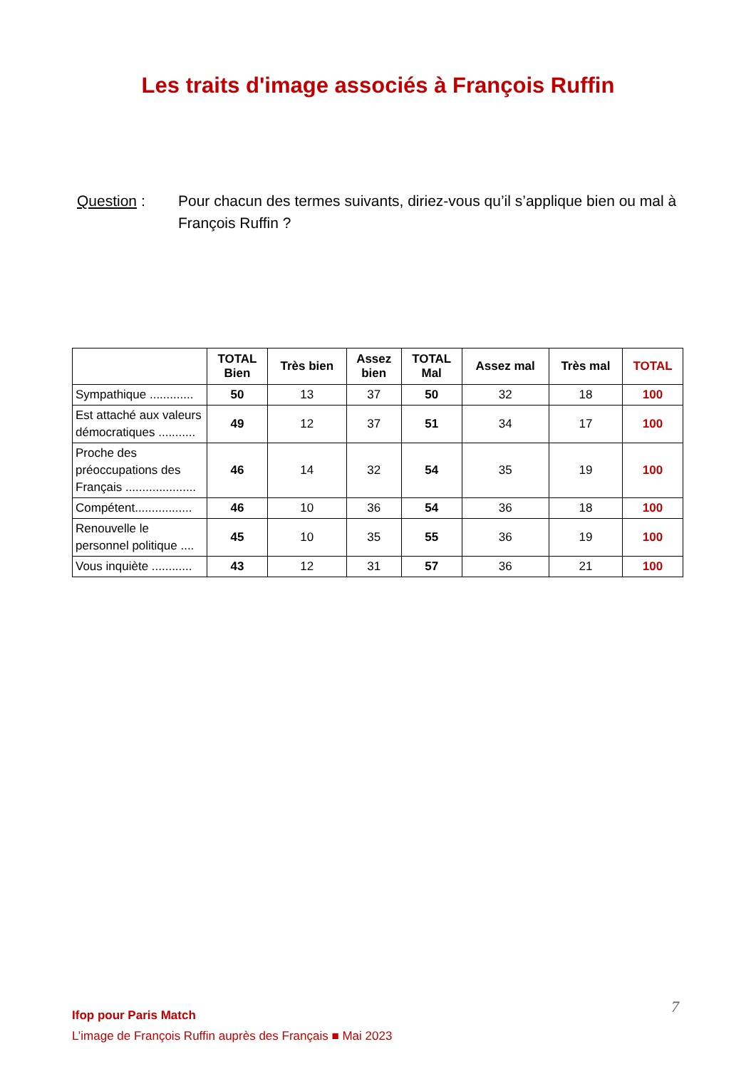Les traits d'image associés à François Ruffin
Question : Pour chacun des termes suivants, diriez-vous qu’il s’applique bien ou mal à François Ruffin ?
| | TOTAL Bien | Très bien | Assez bien | TOTAL Mal | Assez mal | Très mal | TOTAL |
| --- | --- | --- | --- | --- | --- | --- | --- |
| Sympathique ............. | 50 | 13 | 37 | 50 | 32 | 18 | 100 |
| Est attaché aux valeurs démocratiques ........... | 49 | 12 | 37 | 51 | 34 | 17 | 100 |
| Proche des préoccupations des Français ..................... | 46 | 14 | 32 | 54 | 35 | 19 | 100 |
| Compétent................. | 46 | 10 | 36 | 54 | 36 | 18 | 100 |
| Renouvelle le personnel politique .... | 45 | 10 | 35 | 55 | 36 | 19 | 100 |
| Vous inquiète ............ | 43 | 12 | 31 | 57 | 36 | 21 | 100 |
Ifop pour Paris Match
L’image de François Ruffin auprès des Français ■ Mai 2023
7